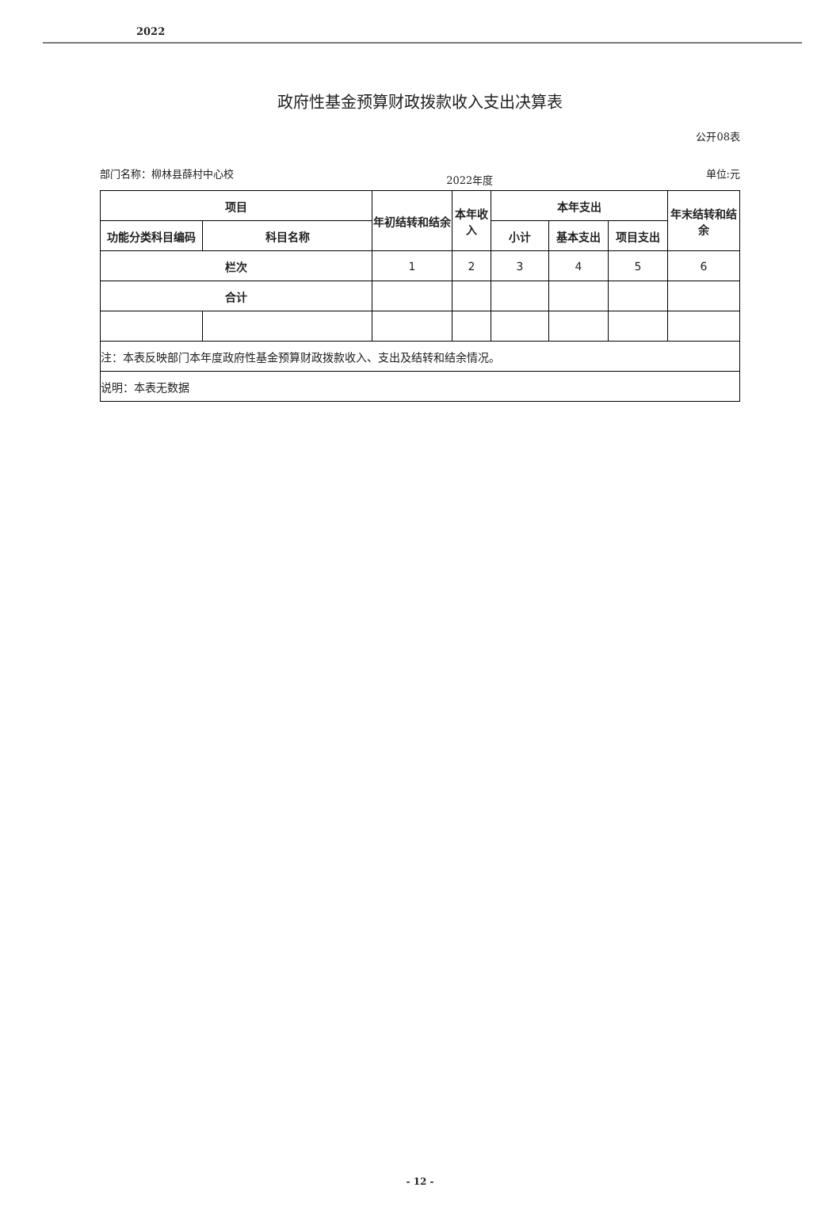2022
政府性基金预算财政拨款收入支出决算表
公开08表
部门名称：柳林县薛村中心校 2022年度 单位:元
| 项目 | | 年初结转和结余 | 本年收入 | 本年支出 | | | 年末结转和结余 |
| --- | --- | --- | --- | --- | --- | --- | --- |
| 功能分类科目编码 | 科目名称 | | | 小计 | 基本支出 | 项目支出 | |
| 栏次 | | 1 | 2 | 3 | 4 | 5 | 6 |
| 合计 | | | | | | | |
| 注：本表反映部门本年度政府性基金预算财政拨款收入、支出及结转和结余情况。 | | | | | | | |
| 说明：本表无数据 | | | | | | | |
- 12 -